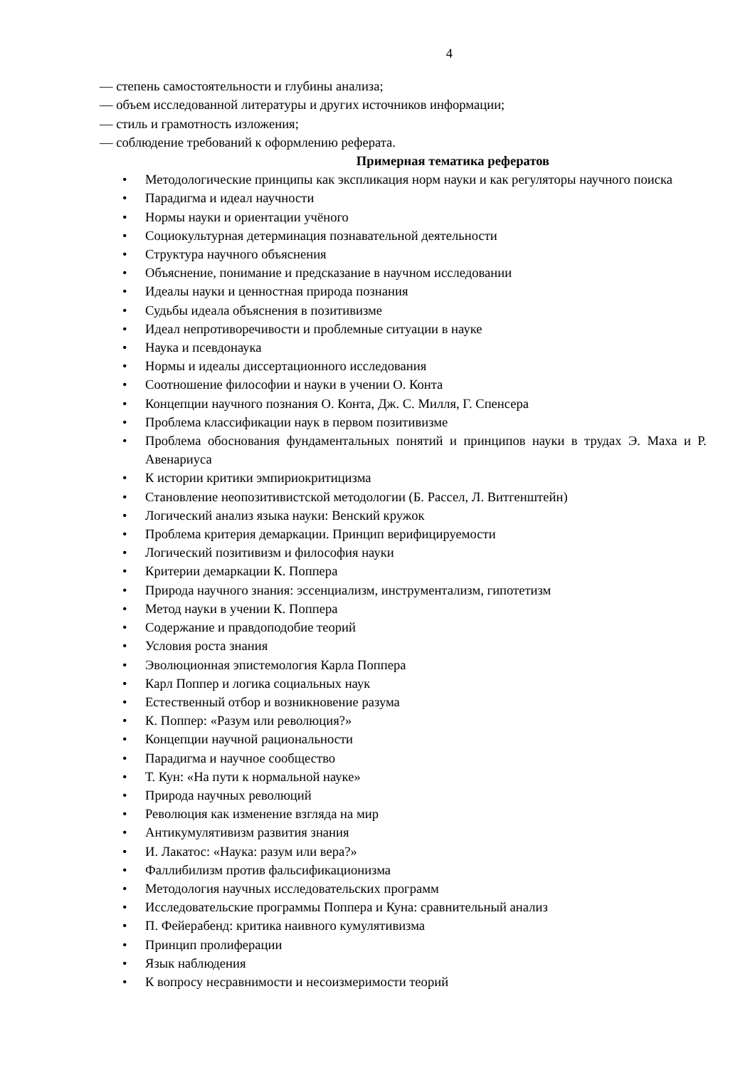4
— степень самостоятельности и глубины анализа;
— объем исследованной литературы и других источников информации;
— стиль и грамотность изложения;
— соблюдение требований к оформлению реферата.
Примерная тематика рефератов
• Методологические принципы как экспликация норм науки и как регуляторы научного поиска
• Парадигма и идеал научности
• Нормы науки и ориентации учёного
• Социокультурная детерминация познавательной деятельности
• Структура научного объяснения
• Объяснение, понимание и предсказание в научном исследовании
• Идеалы науки и ценностная природа познания
• Судьбы идеала объяснения в позитивизме
• Идеал непротиворечивости и проблемные ситуации в науке
• Наука и псевдонаука
• Нормы и идеалы диссертационного исследования
• Соотношение философии и науки в учении О. Конта
• Концепции научного познания О. Конта, Дж. С. Милля, Г. Спенсера
• Проблема классификации наук в первом позитивизме
• Проблема обоснования фундаментальных понятий и принципов науки в трудах Э. Маха и Р. Авенариуса
• К истории критики эмпириокритицизма
• Становление неопозитивистской методологии (Б. Рассел, Л. Витгенштейн)
• Логический анализ языка науки: Венский кружок
• Проблема критерия демаркации. Принцип верифицируемости
• Логический позитивизм и философия науки
• Критерии демаркации К. Поппера
• Природа научного знания: эссенциализм, инструментализм, гипотетизм
• Метод науки в учении К. Поппера
• Содержание и правдоподобие теорий
• Условия роста знания
• Эволюционная эпистемология Карла Поппера
• Карл Поппер и логика социальных наук
• Естественный отбор и возникновение разума
• К. Поппер: «Разум или революция?»
• Концепции научной рациональности
• Парадигма и научное сообщество
• Т. Кун: «На пути к нормальной науке»
• Природа научных революций
• Революция как изменение взгляда на мир
• Антикумулятивизм развития знания
• И. Лакатос: «Наука: разум или вера?»
• Фаллибилизм против фальсификационизма
• Методология научных исследовательских программ
• Исследовательские программы Поппера и Куна: сравнительный анализ
• П. Фейерабенд: критика наивного кумулятивизма
• Принцип пролиферации
• Язык наблюдения
• К вопросу несравнимости и несоизмеримости теорий